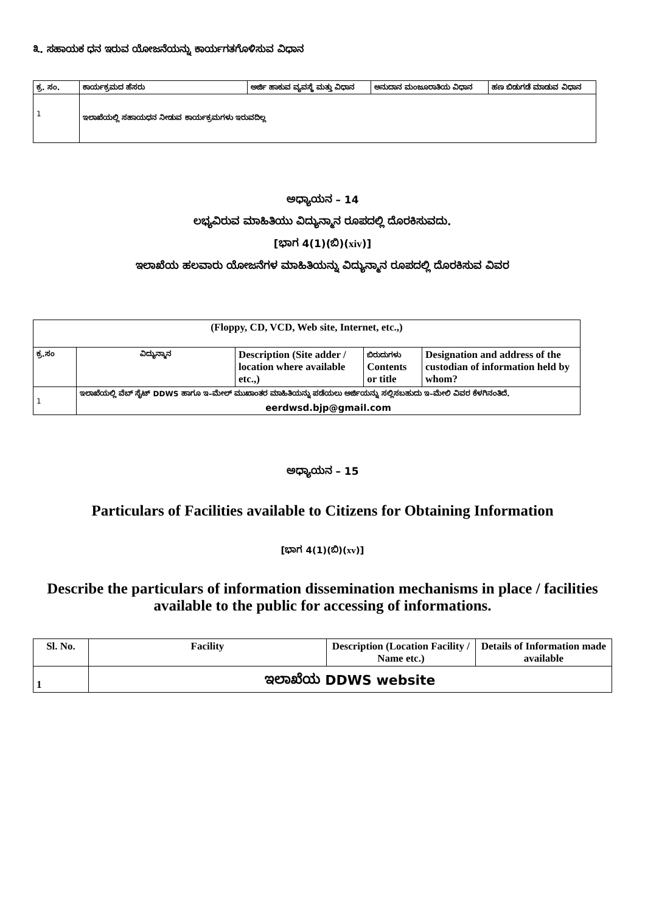೩. ಸಹಾಯಕ ಧನ ಇರುವ ಯೋಜನೆಯನ್ನು ಕಾರ್ಯಗತಗೊಳಿಸುವ ವಿಧಾನ
| ಕ್ರ. ಸಂ. | ಕಾರ್ಯಕ್ರಮದ ಹೆಸರು | ಅರ್ಜಿ ಹಾಕುವ ವ್ಯವಸ್ಥೆ ಮತ್ತು ವಿಧಾನ | ಅನುದಾನ ಮಂಜೂರಾತಿಯ ವಿಧಾನ | ಹಣ ಬಿಡುಗಡೆ ಮಾಡುವ ವಿಧಾನ |
| --- | --- | --- | --- | --- |
| 1 | ಇಲಾಖೆಯಲ್ಲಿ ಸಹಾಯಧನ ನೀಡುವ ಕಾರ್ಯಕ್ರಮಗಳು ಇರುವದಿಲ್ಲ | | | |
ಅಧ್ಯಾಯನ – 14
ಲಭ್ಯವಿರುವ ಮಾಹಿತಿಯು ವಿದ್ಯುನ್ಮಾನ ರೂಪದಲ್ಲಿ ದೊರಕಿಸುವದು.
[ಭಾಗ 4(1)(ಬಿ)(xiv)]
ಇಲಾಖೆಯ ಹಲವಾರು ಯೋಜನೆಗಳ ಮಾಹಿತಿಯನ್ನು ವಿದ್ಯುನ್ಮಾನ ರೂಪದಲ್ಲಿ ದೊರಕಿಸುವ ವಿವರ
| (Floppy, CD, VCD, Web site, Internet, etc.,) | | | | |
| --- | --- | --- | --- | --- |
| ಕ್ರ.ಸಂ | ವಿದ್ಯುನ್ಮಾನ | Description (Site adder / location where available etc.,) | ಬಿರುದುಗಳು Contents or title | Designation and address of the custodian of information held by whom? |
| 1 | ಇಲಾಖೆಯಲ್ಲಿ ವೆಬ್ ಸೈಟ್ DDWS ಹಾಗೂ ಇ–ಮೇಲ್ ಮುಖಾಂತರ ಮಾಹಿತಿಯನ್ನು ಪಡೆಯಲು ಅರ್ಜಿಯನ್ನು ಸಲ್ಲಿಸಬಹುದು ಇ–ಮೇಲಿ ವಿವರ ಕೆಳಗಿನಂತಿದೆ. eerdwsd.bjp@gmail.com | | | |
ಅಧ್ಯಾಯನ – 15
Particulars of Facilities available to Citizens for Obtaining Information
[ಭಾಗ 4(1)(ಬಿ)(xv)]
Describe the particulars of information dissemination mechanisms in place / facilities available to the public for accessing of informations.
| Sl. No. | Facility | Description (Location Facility / Name etc.) | Details of Information made available |
| --- | --- | --- | --- |
| 1 | ಇಲಾಖೆಯ DDWS website | | |